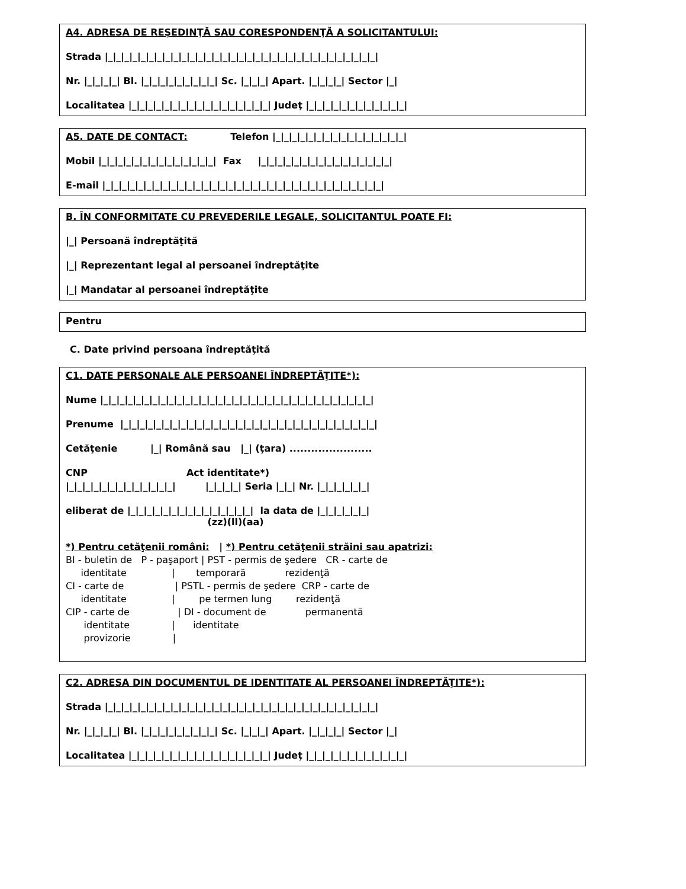A4. ADRESA DE REŞEDINŢĂ SAU CORESPONDENŢĂ A SOLICITANTULUI:
Strada |_|_|_|_|_|_|_|_|_|_|_|_|_|_|_|_|_|_|_|_|_|_|_|_|_|_|_|_|_|_|_|_|_|
Nr. |_|_|_|_| Bl. |_|_|_|_|_|_|_|_|_| Sc. |_|_|_| Apart. |_|_|_|_| Sector |_|
Localitatea |_|_|_|_|_|_|_|_|_|_|_|_|_|_|_|_|_| Judeţ |_|_|_|_|_|_|_|_|_|_|_|_|
A5. DATE DE CONTACT: Telefon |_|_|_|_|_|_|_|_|_|_|_|_|_|_|_|_|
Mobil |_|_|_|_|_|_|_|_|_|_|_|_|_|_| Fax |_|_|_|_|_|_|_|_|_|_|_|_|_|_|_|_|
E-mail |_|_|_|_|_|_|_|_|_|_|_|_|_|_|_|_|_|_|_|_|_|_|_|_|_|_|_|_|_|_|_|_|_|_|
B. ÎN CONFORMITATE CU PREVEDERILE LEGALE, SOLICITANTUL POATE FI:
|_| Persoană îndreptăţită
|_| Reprezentant legal al persoanei îndreptăţite
|_| Mandatar al persoanei îndreptăţite
Pentru
C. Date privind persoana îndreptăţită
C1. DATE PERSONALE ALE PERSOANEI ÎNDREPTĂŢITE*):
Nume |_|_|_|_|_|_|_|_|_|_|_|_|_|_|_|_|_|_|_|_|_|_|_|_|_|_|_|_|_|_|_|_|_|
Prenume |_|_|_|_|_|_|_|_|_|_|_|_|_|_|_|_|_|_|_|_|_|_|_|_|_|_|_|_|_|_|_|
Cetăţenie |_| Română sau |_| (ţara) .......................
CNP Act identitate*)
|_|_|_|_|_|_|_|_|_|_|_|_|_| |_|_|_|_| Seria |_|_| Nr. |_|_|_|_|_|_|
eliberat de |_|_|_|_|_|_|_|_|_|_|_|_|_|_|_| la data de |_|_|_|_|_|_|
(zz)(ll)(aa)
*) Pentru cetăţenii români: | *) Pentru cetăţenii străini sau apatrizi: BI - buletin de P - paşaport | PST - permis de şedere CR - carte de identitate | temporară rezidenţă CI - carte de | PSTL - permis de şedere CRP - carte de identitate | pe termen lung rezidenţă CIP - carte de | DI - document de permanentă identitate | identitate provizorie |
C2. ADRESA DIN DOCUMENTUL DE IDENTITATE AL PERSOANEI ÎNDREPTĂŢITE*):
Strada |_|_|_|_|_|_|_|_|_|_|_|_|_|_|_|_|_|_|_|_|_|_|_|_|_|_|_|_|_|_|_|_|_|
Nr. |_|_|_|_| Bl. |_|_|_|_|_|_|_|_|_| Sc. |_|_|_| Apart. |_|_|_|_| Sector |_|
Localitatea |_|_|_|_|_|_|_|_|_|_|_|_|_|_|_|_|_| Judeţ |_|_|_|_|_|_|_|_|_|_|_|_|